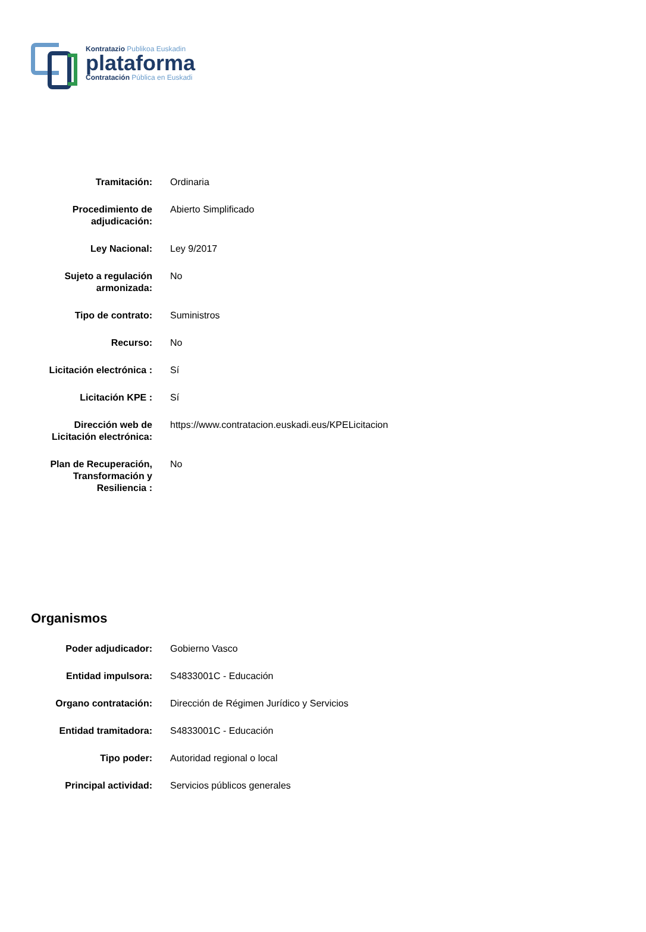Kontratazio Publikoa Euskadin
plataforma
Contratación Pública en Euskadi
| Tramitación: | Ordinaria |
| Procedimiento de adjudicación: | Abierto Simplificado |
| Ley Nacional: | Ley 9/2017 |
| Sujeto a regulación armonizada: | No |
| Tipo de contrato: | Suministros |
| Recurso: | No |
| Licitación electrónica : | Sí |
| Licitación KPE : | Sí |
| Dirección web de Licitación electrónica: | https://www.contratacion.euskadi.eus/KPELicitacion |
| Plan de Recuperación, Transformación y Resiliencia : | No |
Organismos
| Poder adjudicador: | Gobierno Vasco |
| Entidad impulsora: | S4833001C - Educación |
| Organo contratación: | Dirección de Régimen Jurídico y Servicios |
| Entidad tramitadora: | S4833001C - Educación |
| Tipo poder: | Autoridad regional o local |
| Principal actividad: | Servicios públicos generales |